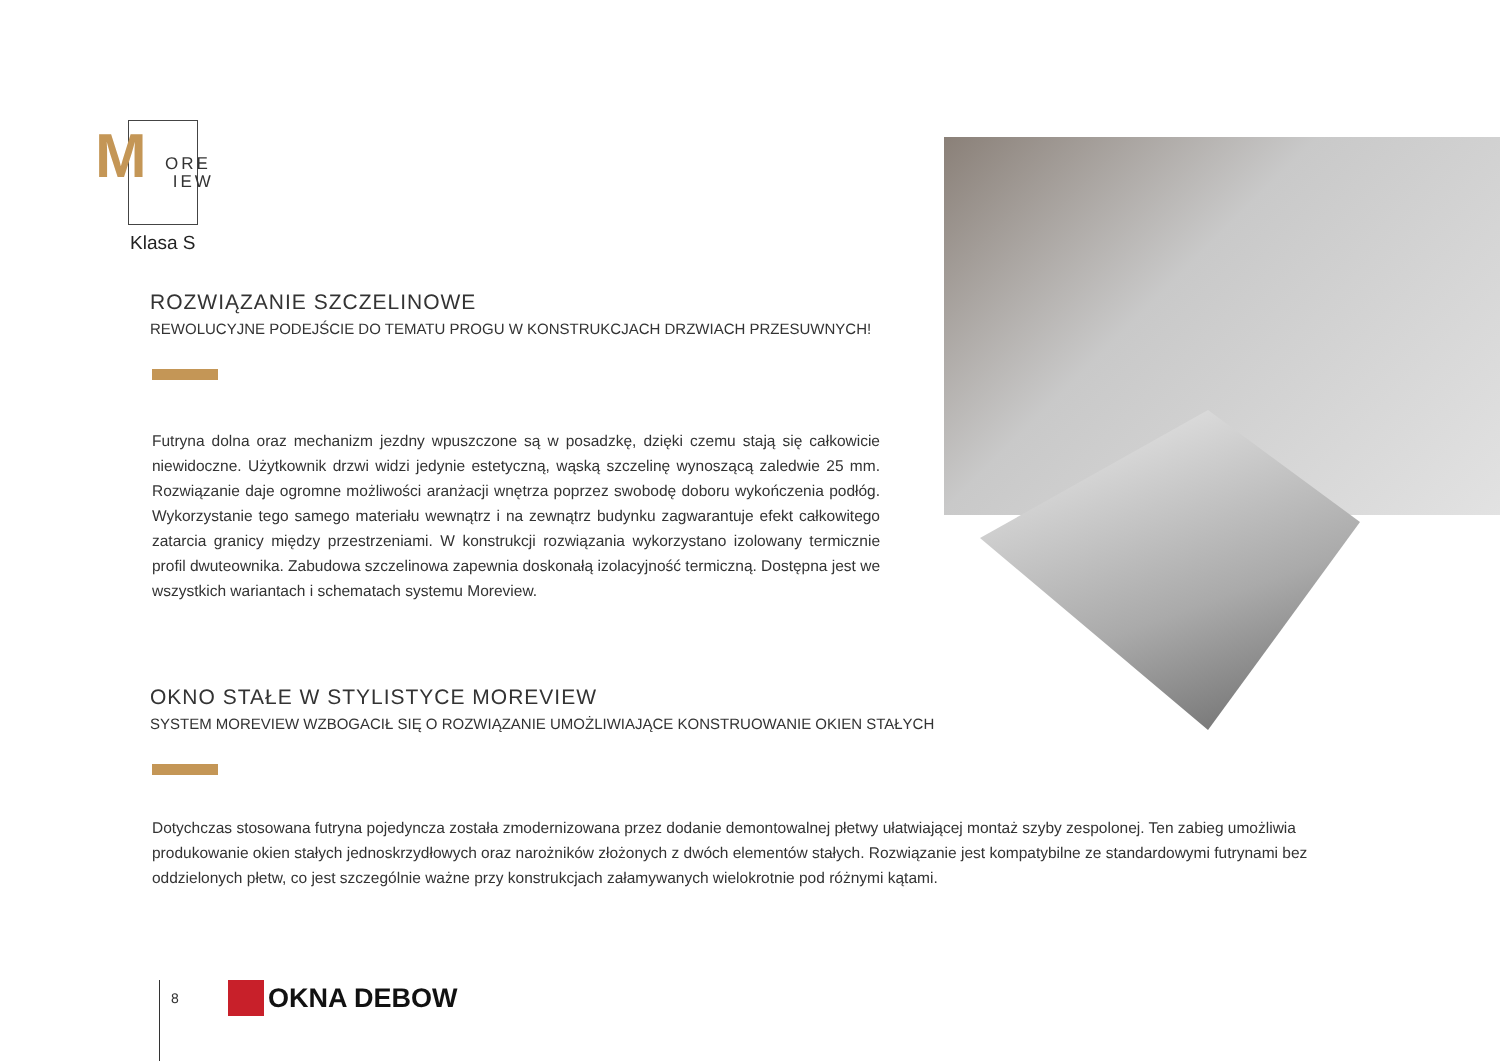M
ORE
IEW
Klasa S
ROZWIĄZANIE SZCZELINOWE
REWOLUCYJNE PODEJŚCIE DO TEMATU PROGU W KONSTRUKCJACH DRZWIACH PRZESUWNYCH!
Futryna dolna oraz mechanizm jezdny wpuszczone są w posadzkę, dzięki czemu stają się całkowicie niewidoczne. Użytkownik drzwi widzi jedynie estetyczną, wąską szczelinę wynoszącą zaledwie 25 mm. Rozwiązanie daje ogromne możliwości aranżacji wnętrza poprzez swobodę doboru wykończenia podłóg. Wykorzystanie tego samego materiału wewnątrz i na zewnątrz budynku zagwarantuje efekt całkowitego zatarcia granicy między przestrzeniami. W konstrukcji rozwiązania wykorzystano izolowany termicznie profil dwuteownika. Zabudowa szczelinowa zapewnia doskonałą izolacyjność termiczną. Dostępna jest we wszystkich wariantach i schematach systemu Moreview.
OKNO STAŁE W STYLISTYCE MOREVIEW
SYSTEM MOREVIEW WZBOGACIŁ SIĘ O ROZWIĄZANIE UMOŻLIWIAJĄCE KONSTRUOWANIE OKIEN STAŁYCH
Dotychczas stosowana futryna pojedyncza została zmodernizowana przez dodanie demontowalnej płetwy ułatwiającej montaż szyby zespolonej. Ten zabieg umożliwia produkowanie okien stałych jednoskrzydłowych oraz narożników złożonych z dwóch elementów stałych. Rozwiązanie jest kompatybilne ze standardowymi futrynami bez oddzielonych płetw, co jest szczególnie ważne przy konstrukcjach załamywanych wielokrotnie pod różnymi kątami.
8 OKNA DEBOW